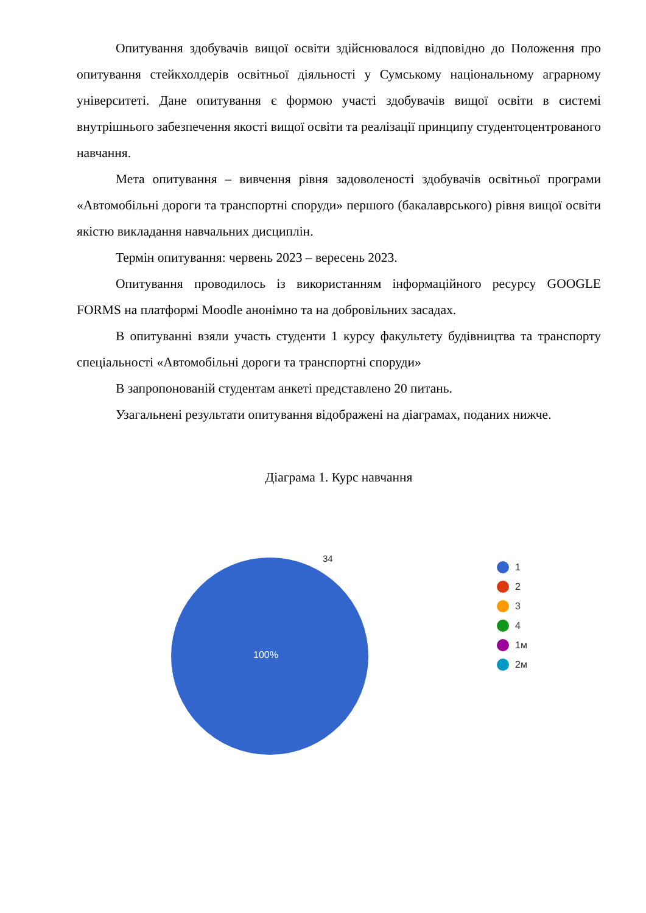Опитування здобувачів вищої освіти здійснювалося відповідно до Положення про опитування стейкхолдерів освітньої діяльності у Сумському національному аграрному університеті. Дане опитування є формою участі здобувачів вищої освіти в системі внутрішнього забезпечення якості вищої освіти та реалізації принципу студентоцентрованого навчання.
Мета опитування – вивчення рівня задоволеності здобувачів освітньої програми «Автомобільні дороги та транспортні споруди» першого (бакалаврського) рівня вищої освіти якістю викладання навчальних дисциплін.
Термін опитування: червень 2023 – вересень 2023.
Опитування проводилось із використанням інформаційного ресурсу GOOGLE FORMS на платформі Moodle анонімно та на добровільних засадах.
В опитуванні взяли участь студенти 1 курсу факультету будівництва та транспорту спеціальності «Автомобільні дороги та транспортні споруди»
В запропонованій студентам анкеті представлено 20 питань.
Узагальнені результати опитування відображені на діаграмах, поданих нижче.
Діаграма 1. Курс навчання
34
100%
1
2
3
4
1м
2м